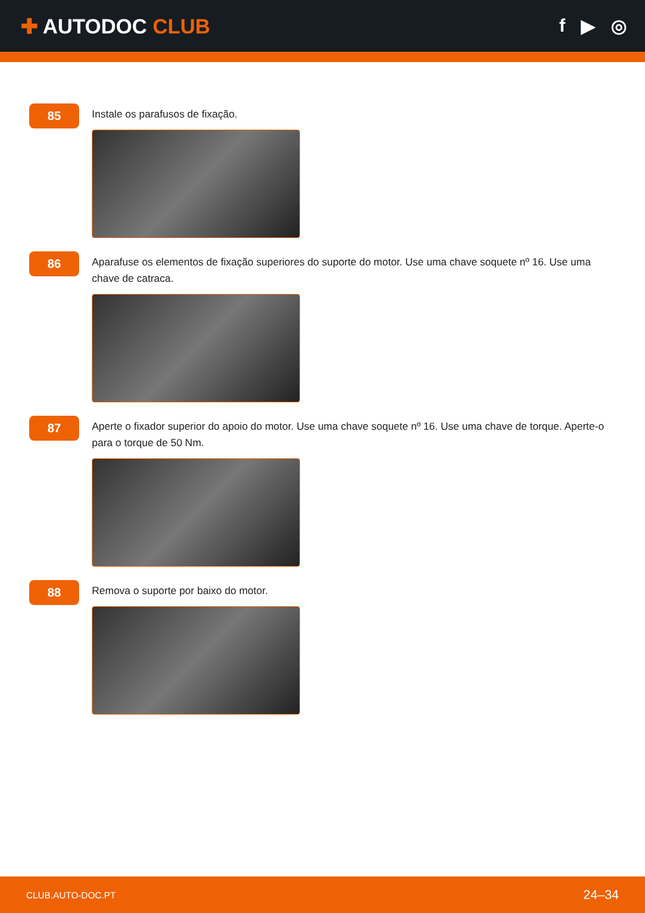✚ AUTODOC CLUB f ▶ ◎
85
Instale os parafusos de fixação.
86
Aparafuse os elementos de fixação superiores do suporte do motor. Use uma chave soquete nº 16. Use uma chave de catraca.
87
Aperte o fixador superior do apoio do motor. Use uma chave soquete nº 16. Use uma chave de torque. Aperte-o para o torque de 50 Nm.
88
Remova o suporte por baixo do motor.
CLUB.AUTO-DOC.PT 24–34